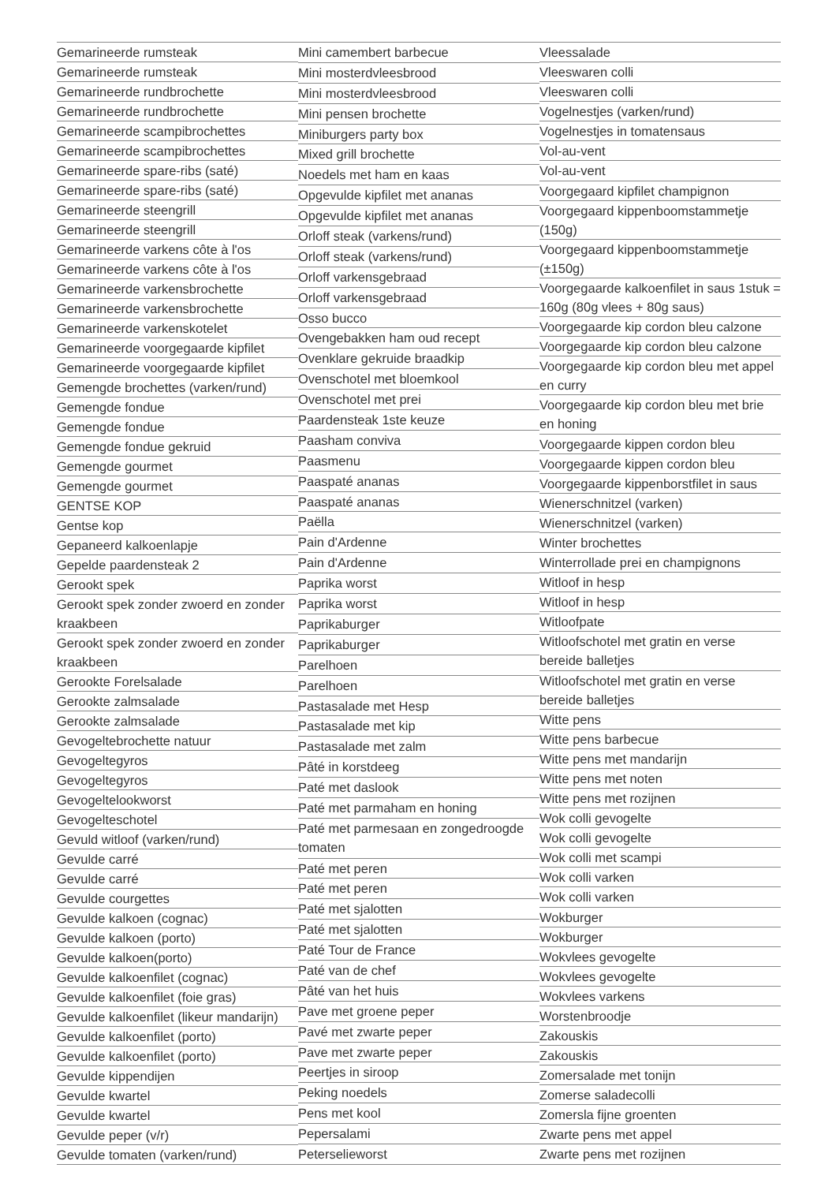| Gemarineerde rumsteak |
| Gemarineerde rumsteak |
| Gemarineerde rundbrochette |
| Gemarineerde rundbrochette |
| Gemarineerde scampibrochettes |
| Gemarineerde scampibrochettes |
| Gemarineerde spare-ribs (saté) |
| Gemarineerde spare-ribs (saté) |
| Gemarineerde steengrill |
| Gemarineerde steengrill |
| Gemarineerde varkens côte à l'os |
| Gemarineerde varkens côte à l'os |
| Gemarineerde varkensbrochette |
| Gemarineerde varkensbrochette |
| Gemarineerde varkenskotelet |
| Gemarineerde voorgegaarde kipfilet |
| Gemarineerde voorgegaarde kipfilet |
| Gemengde brochettes (varken/rund) |
| Gemengde fondue |
| Gemengde fondue |
| Gemengde fondue gekruid |
| Gemengde gourmet |
| Gemengde gourmet |
| GENTSE KOP |
| Gentse kop |
| Gepaneerd kalkoenlapje |
| Gepelde paardensteak 2 |
| Gerookt spek |
| Gerookt spek zonder zwoerd en zonder kraakbeen |
| Gerookt spek zonder zwoerd en zonder kraakbeen |
| Gerookte Forelsalade |
| Gerookte zalmsalade |
| Gerookte zalmsalade |
| Gevogeltebrochette natuur |
| Gevogeltegyros |
| Gevogeltegyros |
| Gevogeltelookworst |
| Gevogelteschotel |
| Gevuld witloof (varken/rund) |
| Gevulde carré |
| Gevulde carré |
| Gevulde courgettes |
| Gevulde kalkoen (cognac) |
| Gevulde kalkoen (porto) |
| Gevulde kalkoen(porto) |
| Gevulde kalkoenfilet (cognac) |
| Gevulde kalkoenfilet (foie gras) |
| Gevulde kalkoenfilet (likeur mandarijn) |
| Gevulde kalkoenfilet (porto) |
| Gevulde kalkoenfilet (porto) |
| Gevulde kippendijen |
| Gevulde kwartel |
| Gevulde kwartel |
| Gevulde peper (v/r) |
| Gevulde tomaten (varken/rund) |
| Mini camembert barbecue |
| Mini mosterdvleesbrood |
| Mini mosterdvleesbrood |
| Mini pensen brochette |
| Miniburgers party box |
| Mixed grill brochette |
| Noedels met ham en kaas |
| Opgevulde kipfilet met ananas |
| Opgevulde kipfilet met ananas |
| Orloff steak (varkens/rund) |
| Orloff steak (varkens/rund) |
| Orloff varkensgebraad |
| Orloff varkensgebraad |
| Osso bucco |
| Ovengebakken ham oud recept |
| Ovenklare gekruide braadkip |
| Ovenschotel met bloemkool |
| Ovenschotel met prei |
| Paardensteak 1ste keuze |
| Paasham conviva |
| Paasmenu |
| Paaspaté ananas |
| Paaspaté ananas |
| Paëlla |
| Pain d'Ardenne |
| Pain d'Ardenne |
| Paprika worst |
| Paprika worst |
| Paprikaburger |
| Paprikaburger |
| Parelhoen |
| Parelhoen |
| Pastasalade met Hesp |
| Pastasalade met kip |
| Pastasalade met zalm |
| Pâté in korstdeeg |
| Paté met daslook |
| Paté met parmaham en honing |
| Paté met parmesaan en zongedroogde tomaten |
| Paté met peren |
| Paté met peren |
| Paté met sjalotten |
| Paté met sjalotten |
| Paté Tour de France |
| Paté van de chef |
| Pâté van het huis |
| Pave met groene peper |
| Pavé met zwarte peper |
| Pave met zwarte peper |
| Peertjes in siroop |
| Peking noedels |
| Pens met kool |
| Pepersalami |
| Peterselieworst |
| Vleessalade |
| Vleeswaren colli |
| Vleeswaren colli |
| Vogelnestjes (varken/rund) |
| Vogelnestjes in tomatensaus |
| Vol-au-vent |
| Vol-au-vent |
| Voorgegaard kipfilet champignon |
| Voorgegaard kippenboomstammetje (150g) |
| Voorgegaard kippenboomstammetje (±150g) |
| Voorgegaarde kalkoenfilet in saus 1stuk = 160g (80g vlees + 80g saus) |
| Voorgegaarde kip cordon bleu calzone |
| Voorgegaarde kip cordon bleu calzone |
| Voorgegaarde kip cordon bleu met appel en curry |
| Voorgegaarde kip cordon bleu met brie en honing |
| Voorgegaarde kippen cordon bleu |
| Voorgegaarde kippen cordon bleu |
| Voorgegaarde kippenborstfilet in saus |
| Wienerschnitzel (varken) |
| Wienerschnitzel (varken) |
| Winter brochettes |
| Winterrollade prei en champignons |
| Witloof in hesp |
| Witloof in hesp |
| Witloofpate |
| Witloofschotel met gratin en verse bereide balletjes |
| Witloofschotel met gratin en verse bereide balletjes |
| Witte pens |
| Witte pens barbecue |
| Witte pens met mandarijn |
| Witte pens met noten |
| Witte pens met rozijnen |
| Wok colli gevogelte |
| Wok colli gevogelte |
| Wok colli met scampi |
| Wok colli varken |
| Wok colli varken |
| Wokburger |
| Wokburger |
| Wokvlees gevogelte |
| Wokvlees gevogelte |
| Wokvlees varkens |
| Worstenbroodje |
| Zakouskis |
| Zakouskis |
| Zomersalade met tonijn |
| Zomerse saladecolli |
| Zomersla fijne groenten |
| Zwarte pens met appel |
| Zwarte pens met rozijnen |